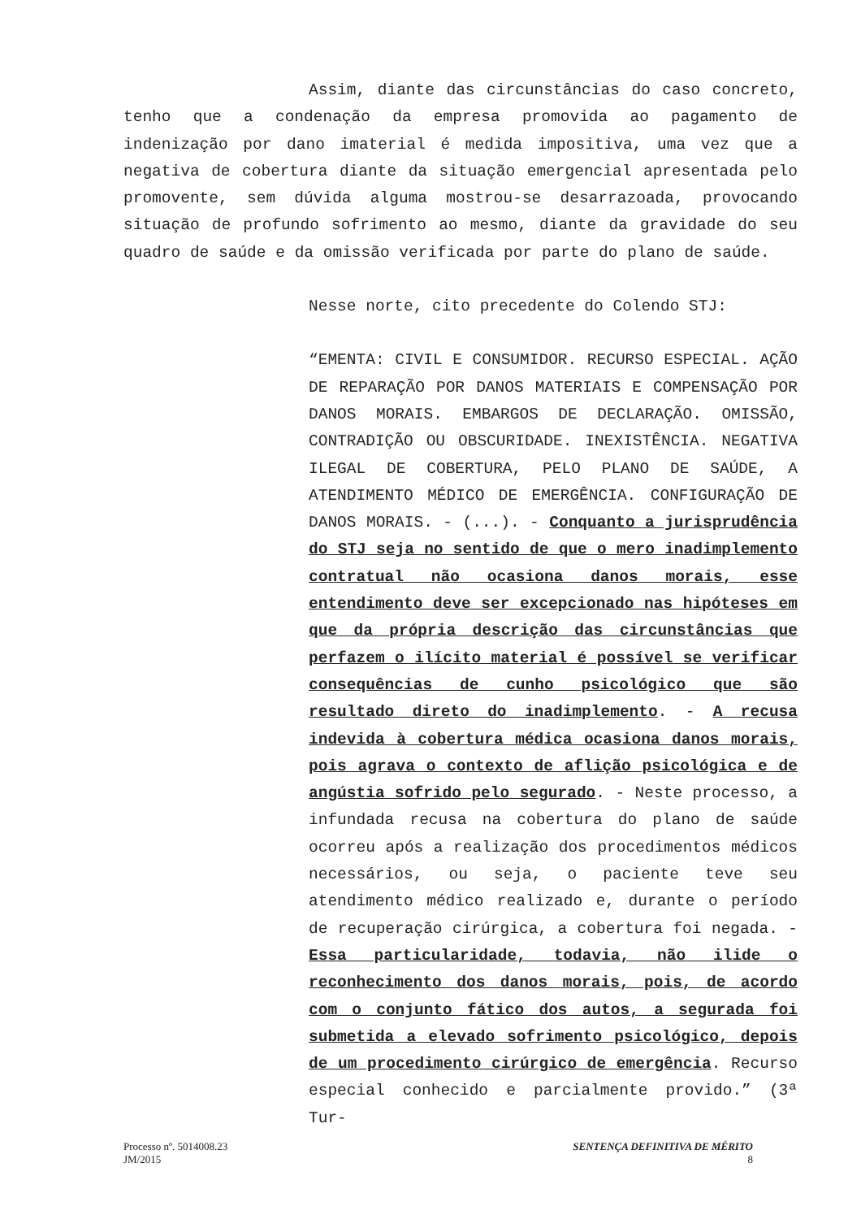Assim, diante das circunstâncias do caso concreto, tenho que a condenação da empresa promovida ao pagamento de indenização por dano imaterial é medida impositiva, uma vez que a negativa de cobertura diante da situação emergencial apresentada pelo promovente, sem dúvida alguma mostrou-se desarrazoada, provocando situação de profundo sofrimento ao mesmo, diante da gravidade do seu quadro de saúde e da omissão verificada por parte do plano de saúde.
Nesse norte, cito precedente do Colendo STJ:
“EMENTA: CIVIL E CONSUMIDOR. RECURSO ESPECIAL. AÇÃO DE REPARAÇÃO POR DANOS MATERIAIS E COMPENSAÇÃO POR DANOS MORAIS. EMBARGOS DE DECLARAÇÃO. OMISSÃO, CONTRADIÇÃO OU OBSCURIDADE. INEXISTÊNCIA. NEGATIVA ILEGAL DE COBERTURA, PELO PLANO DE SAÚDE, A ATENDIMENTO MÉDICO DE EMERGÊNCIA. CONFIGURAÇÃO DE DANOS MORAIS. - (...). - Conquanto a jurisprudência do STJ seja no sentido de que o mero inadimplemento contratual não ocasiona danos morais, esse entendimento deve ser excepcionado nas hipóteses em que da própria descrição das circunstâncias que perfazem o ilícito material é possível se verificar consequências de cunho psicológico que são resultado direto do inadimplemento. - A recusa indevida à cobertura médica ocasiona danos morais, pois agrava o contexto de aflição psicológica e de angústia sofrido pelo segurado. - Neste processo, a infundada recusa na cobertura do plano de saúde ocorreu após a realização dos procedimentos médicos necessários, ou seja, o paciente teve seu atendimento médico realizado e, durante o período de recuperação cirúrgica, a cobertura foi negada. - Essa particularidade, todavia, não ilide o reconhecimento dos danos morais, pois, de acordo com o conjunto fático dos autos, a segurada foi submetida a elevado sofrimento psicológico, depois de um procedimento cirúrgico de emergência. Recurso especial conhecido e parcialmente provido.” (3ª Tur-
Processo nº. 5014008.23
JM/2015
SENTENÇA DEFINITIVA DE MÉRITO
8